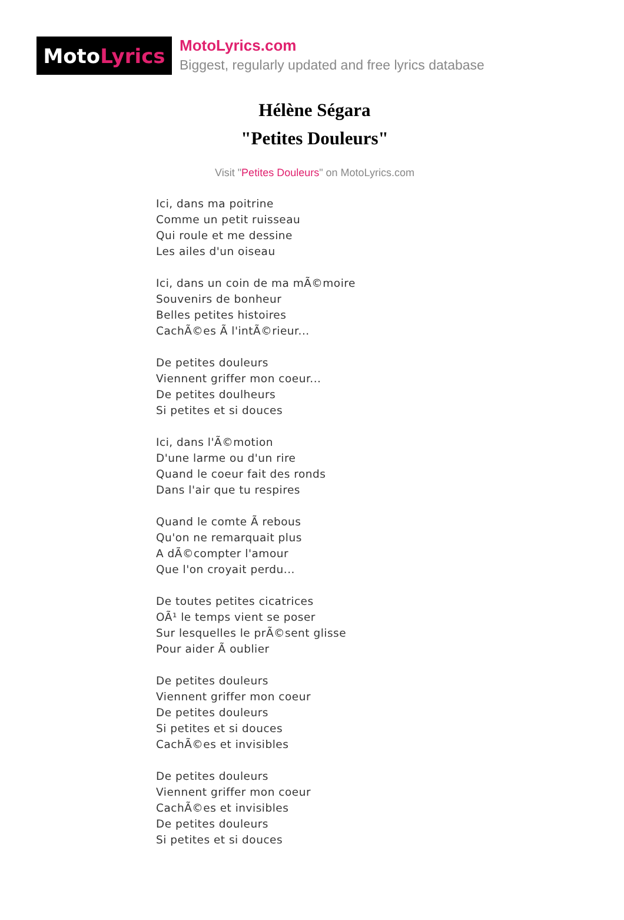Moto Lyrics
MotoLyrics.com
Biggest, regularly updated and free lyrics database
Hélène Ségara
"Petites Douleurs"
Visit "Petites Douleurs" on MotoLyrics.com
Ici, dans ma poitrine
Comme un petit ruisseau
Qui roule et me dessine
Les ailes d'un oiseau
Ici, dans un coin de ma mÃ©moire
Souvenirs de bonheur
Belles petites histoires
CachÃ©es Ã l'intÃ©rieur...
De petites douleurs
Viennent griffer mon coeur...
De petites doulheurs
Si petites et si douces
Ici, dans l'Ã©motion
D'une larme ou d'un rire
Quand le coeur fait des ronds
Dans l'air que tu respires
Quand le comte Ã rebous
Qu'on ne remarquait plus
A dÃ©compter l'amour
Que l'on croyait perdu...
De toutes petites cicatrices
OÃ¹ le temps vient se poser
Sur lesquelles le prÃ©sent glisse
Pour aider Ã oublier
De petites douleurs
Viennent griffer mon coeur
De petites douleurs
Si petites et si douces
CachÃ©es et invisibles
De petites douleurs
Viennent griffer mon coeur
CachÃ©es et invisibles
De petites douleurs
Si petites et si douces